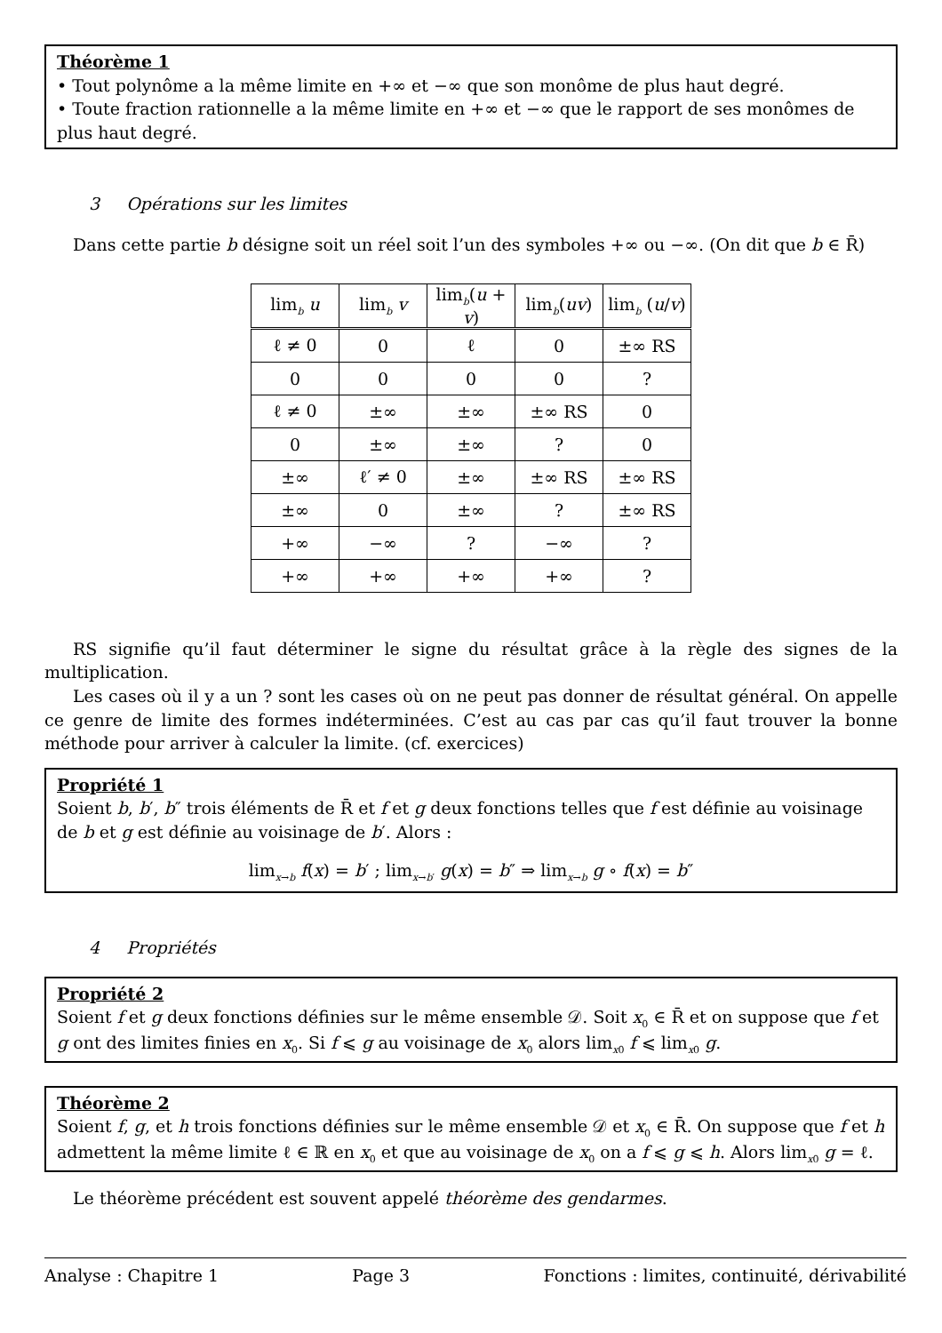Théorème 1
• Tout polynôme a la même limite en +∞ et −∞ que son monôme de plus haut degré.
• Toute fraction rationnelle a la même limite en +∞ et −∞ que le rapport de ses monômes de plus haut degré.
3 Opérations sur les limites
Dans cette partie b désigne soit un réel soit l’un des symboles +∞ ou −∞. (On dit que b ∈ R̄)
| lim<sub>b</sub> u | lim<sub>b</sub> v | lim<sub>b</sub>( u + v ) | lim<sub>b</sub>( uv ) | lim<sub>b</sub> ( u / v ) |
| --- | --- | --- | --- | --- |
| ℓ ≠ 0 | 0 | ℓ | 0 | ±∞ RS |
| 0 | 0 | 0 | 0 | ? |
| ℓ ≠ 0 | ±∞ | ±∞ | ±∞ RS | 0 |
| 0 | ±∞ | ±∞ | ? | 0 |
| ±∞ | ℓ′ ≠ 0 | ±∞ | ±∞ RS | ±∞ RS |
| ±∞ | 0 | ±∞ | ? | ±∞ RS |
| +∞ | −∞ | ? | −∞ | ? |
| +∞ | +∞ | +∞ | +∞ | ? |
RS signifie qu’il faut déterminer le signe du résultat grâce à la règle des signes de la multiplication.
Les cases où il y a un ? sont les cases où on ne peut pas donner de résultat général. On appelle ce genre de limite des formes indéterminées. C’est au cas par cas qu’il faut trouver la bonne méthode pour arriver à calculer la limite. (cf. exercices)
Propriété 1
Soient b, b′, b″ trois éléments de R̄ et f et g deux fonctions telles que f est définie au voisinage de b et g est définie au voisinage de b′. Alors :
lim<sub>x→b</sub> f(x) = b′ ; lim<sub>x→b′</sub> g(x) = b″ ⇒ lim<sub>x→b</sub> g ∘ f(x) = b″
4 Propriétés
Propriété 2
Soient f et g deux fonctions définies sur le même ensemble 𝒟. Soit x<sub>0</sub> ∈ R̄ et on suppose que f et g ont des limites finies en x<sub>0</sub>. Si f ⩽ g au voisinage de x<sub>0</sub> alors lim<sub>x0</sub> f ⩽ lim<sub>x0</sub> g.
Théorème 2
Soient f, g, et h trois fonctions définies sur le même ensemble 𝒟 et x<sub>0</sub> ∈ R̄. On suppose que f et h admettent la même limite ℓ ∈ ℝ en x<sub>0</sub> et que au voisinage de x<sub>0</sub> on a f ⩽ g ⩽ h. Alors lim<sub>x0</sub> g = ℓ.
Le théorème précédent est souvent appelé théorème des gendarmes.
Analyse : Chapitre 1 Page 3 Fonctions : limites, continuité, dérivabilité